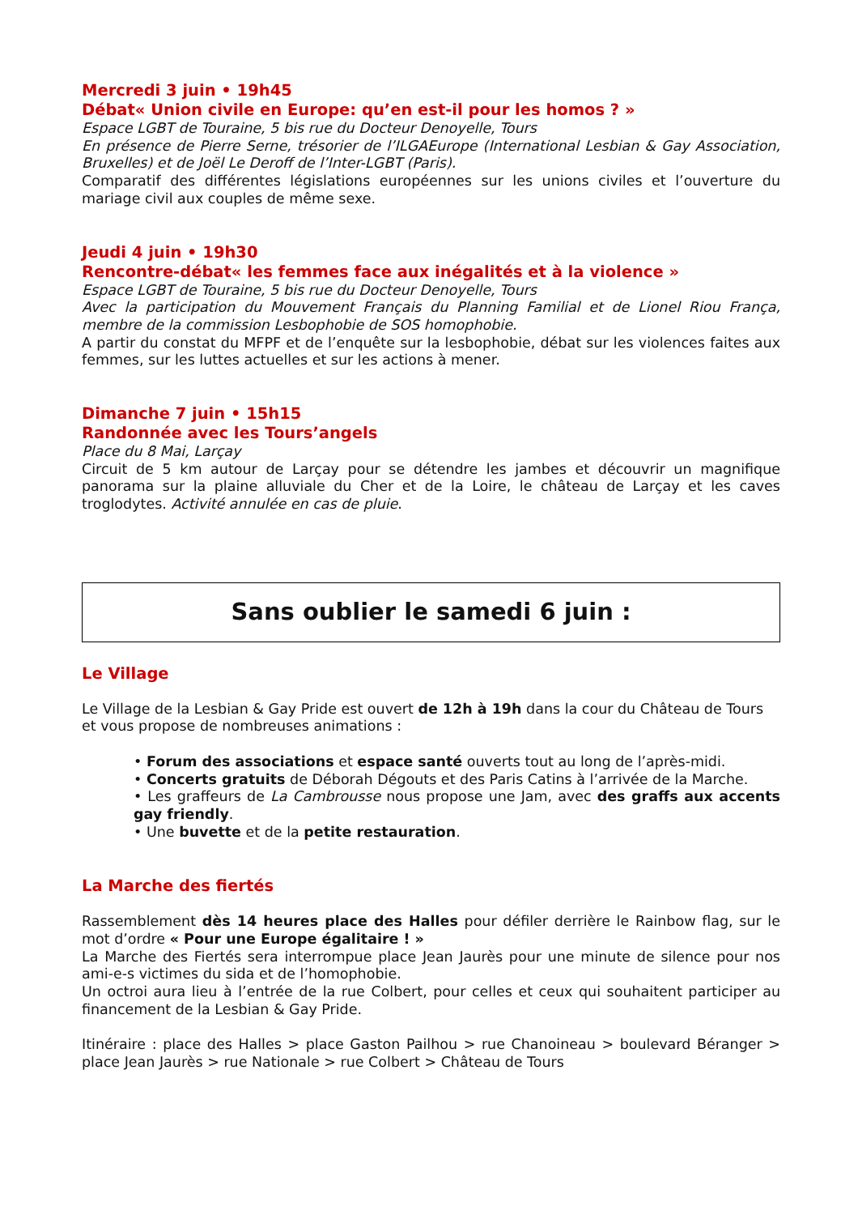Mercredi 3 juin • 19h45
Débat« Union civile en Europe: qu’en est-il pour les homos ? »
Espace LGBT de Touraine, 5 bis rue du Docteur Denoyelle, Tours
En présence de Pierre Serne, trésorier de l’ILGAEurope (International Lesbian & Gay Association, Bruxelles) et de Joël Le Deroff de l’Inter-LGBT (Paris).
Comparatif des différentes législations européennes sur les unions civiles et l’ouverture du mariage civil aux couples de même sexe.
Jeudi 4 juin • 19h30
Rencontre-débat« les femmes face aux inégalités et à la violence »
Espace LGBT de Touraine, 5 bis rue du Docteur Denoyelle, Tours
Avec la participation du Mouvement Français du Planning Familial et de Lionel Riou França, membre de la commission Lesbophobie de SOS homophobie.
A partir du constat du MFPF et de l’enquête sur la lesbophobie, débat sur les violences faites aux femmes, sur les luttes actuelles et sur les actions à mener.
Dimanche 7 juin • 15h15
Randonnée avec les Tours’angels
Place du 8 Mai, Larçay
Circuit de 5 km autour de Larçay pour se détendre les jambes et découvrir un magnifique panorama sur la plaine alluviale du Cher et de la Loire, le château de Larçay et les caves troglodytes. Activité annulée en cas de pluie.
Sans oublier le samedi 6 juin :
Le Village
Le Village de la Lesbian & Gay Pride est ouvert de 12h à 19h dans la cour du Château de Tours
et vous propose de nombreuses animations :
• Forum des associations et espace santé ouverts tout au long de l’après-midi.
• Concerts gratuits de Déborah Dégouts et des Paris Catins à l’arrivée de la Marche.
• Les graffeurs de La Cambrousse nous propose une Jam, avec des graffs aux accents gay friendly.
• Une buvette et de la petite restauration.
La Marche des fiertés
Rassemblement dès 14 heures place des Halles pour défiler derrière le Rainbow flag, sur le mot d’ordre « Pour une Europe égalitaire ! »
La Marche des Fiertés sera interrompue place Jean Jaurès pour une minute de silence pour nos ami-e-s victimes du sida et de l’homophobie.
Un octroi aura lieu à l’entrée de la rue Colbert, pour celles et ceux qui souhaitent participer au financement de la Lesbian & Gay Pride.
Itinéraire : place des Halles > place Gaston Pailhou > rue Chanoineau > boulevard Béranger > place Jean Jaurès > rue Nationale > rue Colbert > Château de Tours